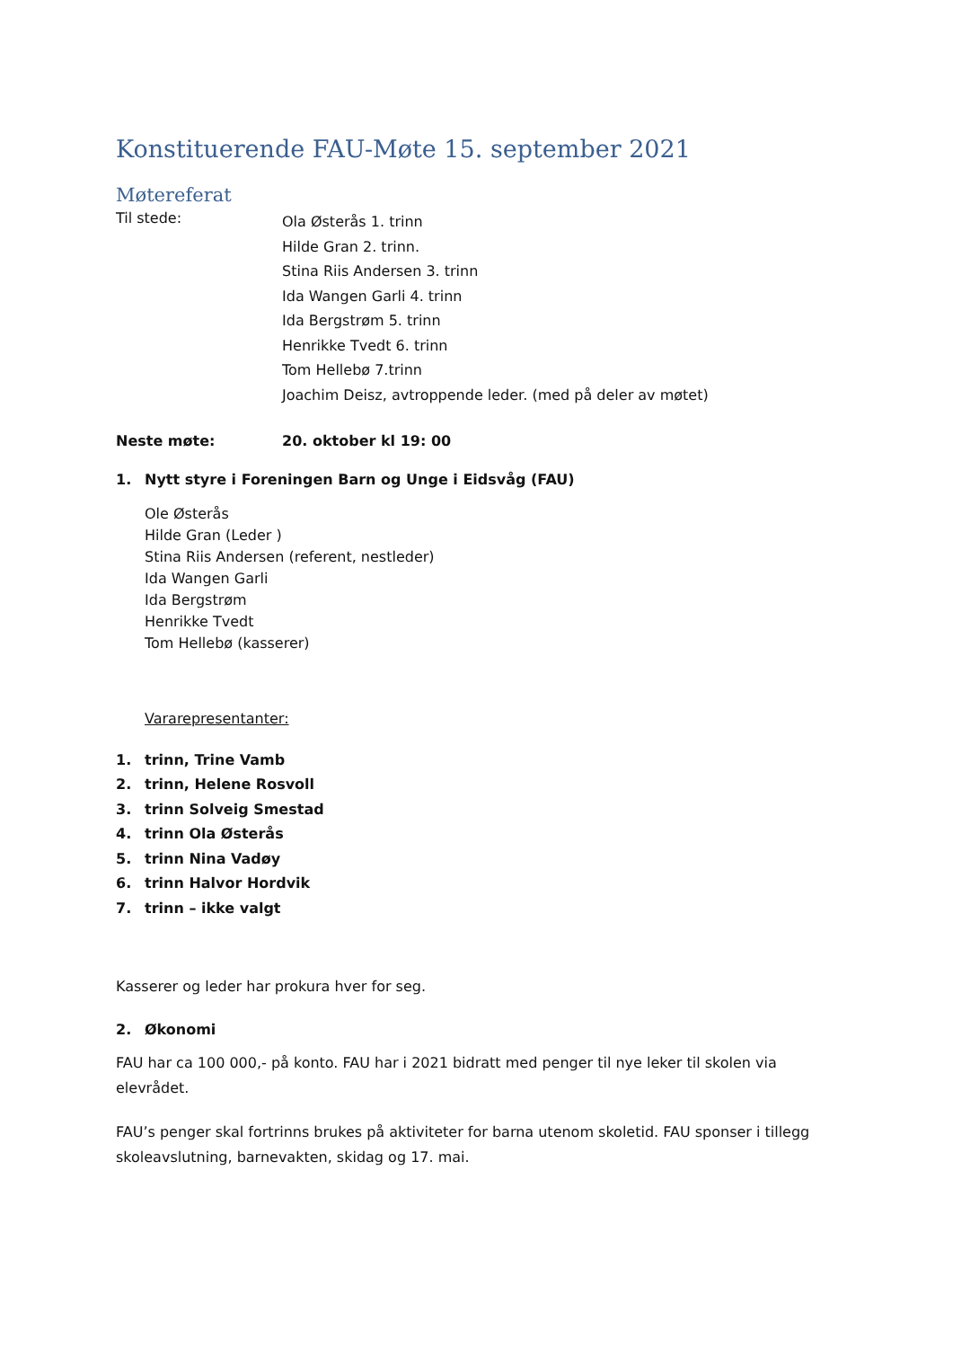Konstituerende FAU-Møte 15. september 2021
Møtereferat
Til stede:
Ola Østerås 1. trinn
Hilde Gran 2. trinn.
Stina Riis Andersen 3. trinn
Ida Wangen Garli 4. trinn
Ida Bergstrøm 5. trinn
Henrikke Tvedt 6. trinn
Tom Hellebø 7.trinn
Joachim Deisz, avtroppende leder. (med på deler av møtet)
Neste møte: 20. oktober kl 19: 00
1. Nytt styre i Foreningen Barn og Unge i Eidsvåg (FAU)
Ole Østerås
Hilde Gran (Leder )
Stina Riis Andersen (referent, nestleder)
Ida Wangen Garli
Ida Bergstrøm
Henrikke Tvedt
Tom Hellebø (kasserer)
Vararepresentanter:
1. trinn, Trine Vamb
2. trinn, Helene Rosvoll
3. trinn Solveig Smestad
4. trinn Ola Østerås
5. trinn Nina Vadøy
6. trinn Halvor Hordvik
7. trinn – ikke valgt
Kasserer og leder har prokura hver for seg.
2. Økonomi
FAU har ca 100 000,- på konto. FAU har i 2021 bidratt med penger til nye leker til skolen via elevrådet.
FAU’s penger skal fortrinns brukes på aktiviteter for barna utenom skoletid. FAU sponser i tillegg skoleavslutning, barnevakten, skidag og 17. mai.